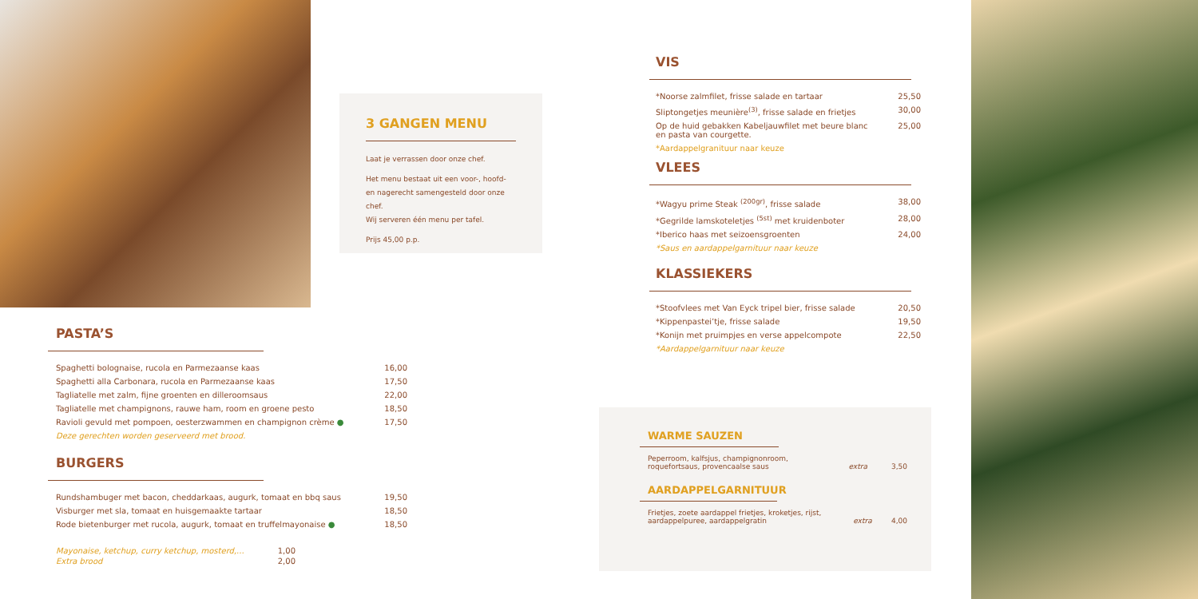3 GANGEN MENU
Laat je verrassen door onze chef.
Het menu bestaat uit een voor-, hoofd- en nagerecht samengesteld door onze chef.
Wij serveren één menu per tafel.
Prijs 45,00 p.p.
PASTA’S
| Spaghetti bolognaise, rucola en Parmezaanse kaas | 16,00 |
| Spaghetti alla Carbonara, rucola en Parmezaanse kaas | 17,50 |
| Tagliatelle met zalm, fijne groenten en dilleroomsaus | 22,00 |
| Tagliatelle met champignons, rauwe ham, room en groene pesto | 18,50 |
| Ravioli gevuld met pompoen, oesterzwammen en champignon crème ● | 17,50 |
| Deze gerechten worden geserveerd met brood. | |
BURGERS
| Rundshambuger met bacon, cheddarkaas, augurk, tomaat en bbq saus | 19,50 |
| Visburger met sla, tomaat en huisgemaakte tartaar | 18,50 |
| Rode bietenburger met rucola, augurk, tomaat en truffelmayonaise ● | 18,50 |
| Mayonaise, ketchup, curry ketchup, mosterd,... | 1,00 |
| Extra brood | 2,00 |
VIS
| *Noorse zalmfilet, frisse salade en tartaar | 25,50 |
| Sliptongetjes meunière<sup>(3)</sup>, frisse salade en frietjes | 30,00 |
| Op de huid gebakken Kabeljauwfilet met beure blanc en pasta van courgette. | 25,00 |
| *Aardappelgranituur naar keuze | |
VLEES
| *Wagyu prime Steak <sup>(200gr)</sup>, frisse salade | 38,00 |
| *Gegrilde lamskoteletjes <sup>(5st)</sup> met kruidenboter | 28,00 |
| *Iberico haas met seizoensgroenten | 24,00 |
| *Saus en aardappelgarnituur naar keuze | |
KLASSIEKERS
| *Stoofvlees met Van Eyck tripel bier, frisse salade | 20,50 |
| *Kippenpastei’tje, frisse salade | 19,50 |
| *Konijn met pruimpjes en verse appelcompote | 22,50 |
| *Aardappelgarnituur naar keuze | |
WARME SAUZEN
| Peperroom, kalfsjus, champignonroom, roquefortsaus, provencaalse saus | extra | 3,50 |
AARDAPPELGARNITUUR
| Frietjes, zoete aardappel frietjes, kroketjes, rijst, aardappelpuree, aardappelgratin | extra | 4,00 |